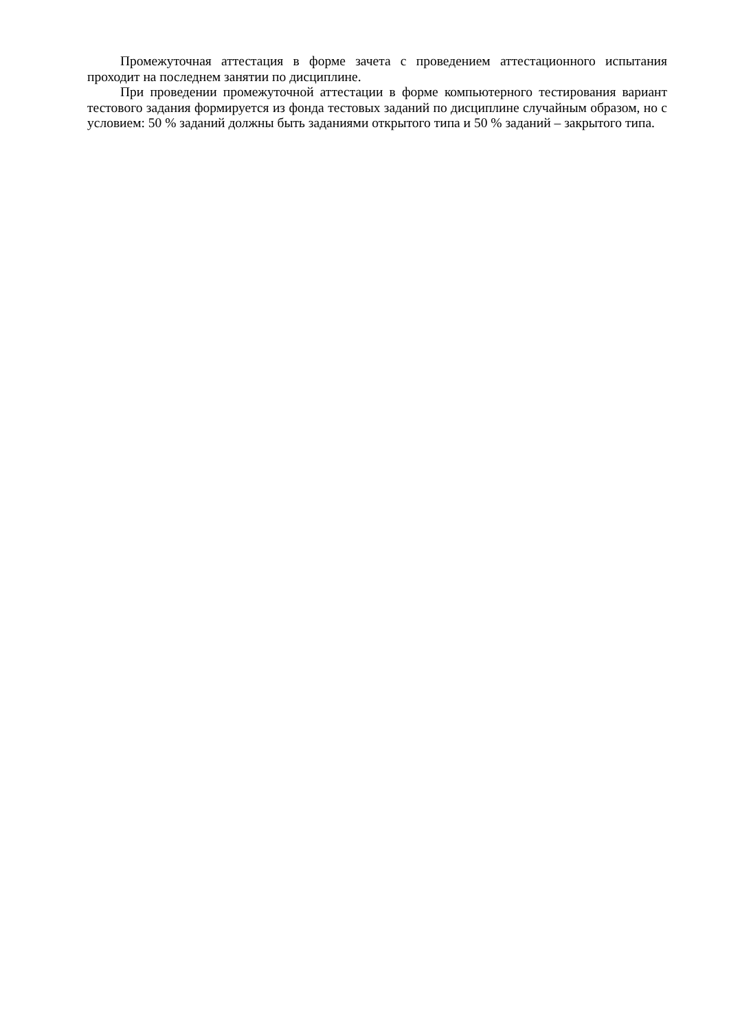Промежуточная аттестация в форме зачета с проведением аттестационного испытания проходит на последнем занятии по дисциплине.
При проведении промежуточной аттестации в форме компьютерного тестирования вариант тестового задания формируется из фонда тестовых заданий по дисциплине случайным образом, но с условием: 50 % заданий должны быть заданиями открытого типа и 50 % заданий – закрытого типа.